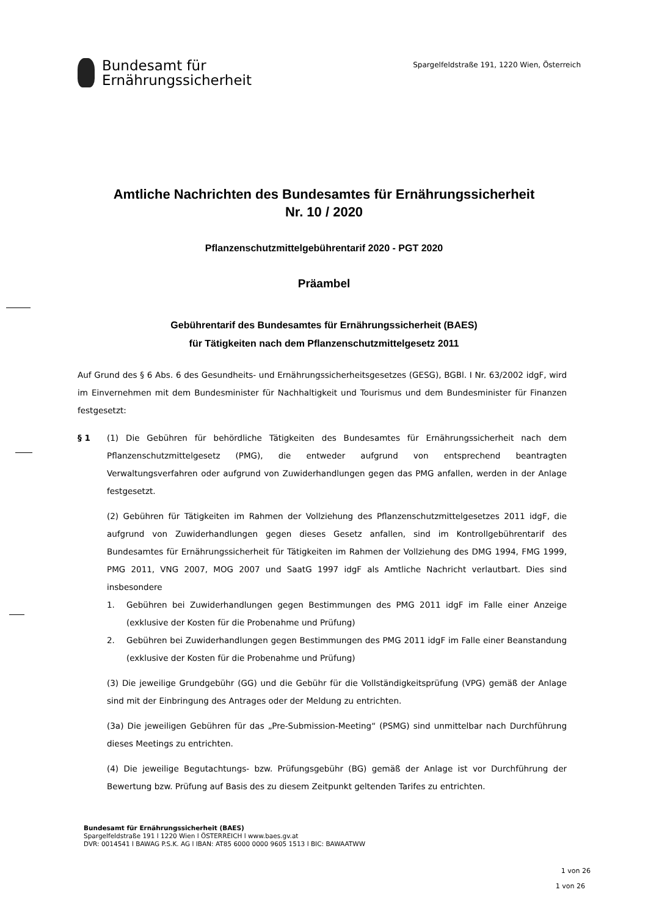Bundesamt für
Ernährungssicherheit
Spargelfeldstraße 191, 1220 Wien, Österreich
Amtliche Nachrichten des Bundesamtes für Ernährungssicherheit
Nr. 10 / 2020
Pflanzenschutzmittelgebührentarif 2020 - PGT 2020
Präambel
Gebührentarif des Bundesamtes für Ernährungssicherheit (BAES)
für Tätigkeiten nach dem Pflanzenschutzmittelgesetz 2011
Auf Grund des § 6 Abs. 6 des Gesundheits- und Ernährungssicherheitsgesetzes (GESG), BGBl. I Nr. 63/2002 idgF, wird im Einvernehmen mit dem Bundesminister für Nachhaltigkeit und Tourismus und dem Bundesminister für Finanzen festgesetzt:
§ 1 (1) Die Gebühren für behördliche Tätigkeiten des Bundesamtes für Ernährungssicherheit nach dem Pflanzenschutzmittelgesetz (PMG), die entweder aufgrund von entsprechend beantragten Verwaltungsverfahren oder aufgrund von Zuwiderhandlungen gegen das PMG anfallen, werden in der Anlage festgesetzt.
(2) Gebühren für Tätigkeiten im Rahmen der Vollziehung des Pflanzenschutzmittelgesetzes 2011 idgF, die aufgrund von Zuwiderhandlungen gegen dieses Gesetz anfallen, sind im Kontrollgebührentarif des Bundesamtes für Ernährungssicherheit für Tätigkeiten im Rahmen der Vollziehung des DMG 1994, FMG 1999, PMG 2011, VNG 2007, MOG 2007 und SaatG 1997 idgF als Amtliche Nachricht verlautbart. Dies sind insbesondere
1. Gebühren bei Zuwiderhandlungen gegen Bestimmungen des PMG 2011 idgF im Falle einer Anzeige (exklusive der Kosten für die Probenahme und Prüfung)
2. Gebühren bei Zuwiderhandlungen gegen Bestimmungen des PMG 2011 idgF im Falle einer Beanstandung (exklusive der Kosten für die Probenahme und Prüfung)
(3) Die jeweilige Grundgebühr (GG) und die Gebühr für die Vollständigkeitsprüfung (VPG) gemäß der Anlage sind mit der Einbringung des Antrages oder der Meldung zu entrichten.
(3a) Die jeweiligen Gebühren für das „Pre-Submission-Meeting“ (PSMG) sind unmittelbar nach Durchführung dieses Meetings zu entrichten.
(4) Die jeweilige Begutachtungs- bzw. Prüfungsgebühr (BG) gemäß der Anlage ist vor Durchführung der Bewertung bzw. Prüfung auf Basis des zu diesem Zeitpunkt geltenden Tarifes zu entrichten.
Bundesamt für Ernährungssicherheit (BAES)
Spargelfeldstraße 191 l 1220 Wien l ÖSTERREICH l www.baes.gv.at
DVR: 0014541 l BAWAG P.S.K. AG l IBAN: AT85 6000 0000 9605 1513 l BIC: BAWAATWW
1 von 26
1 von 26